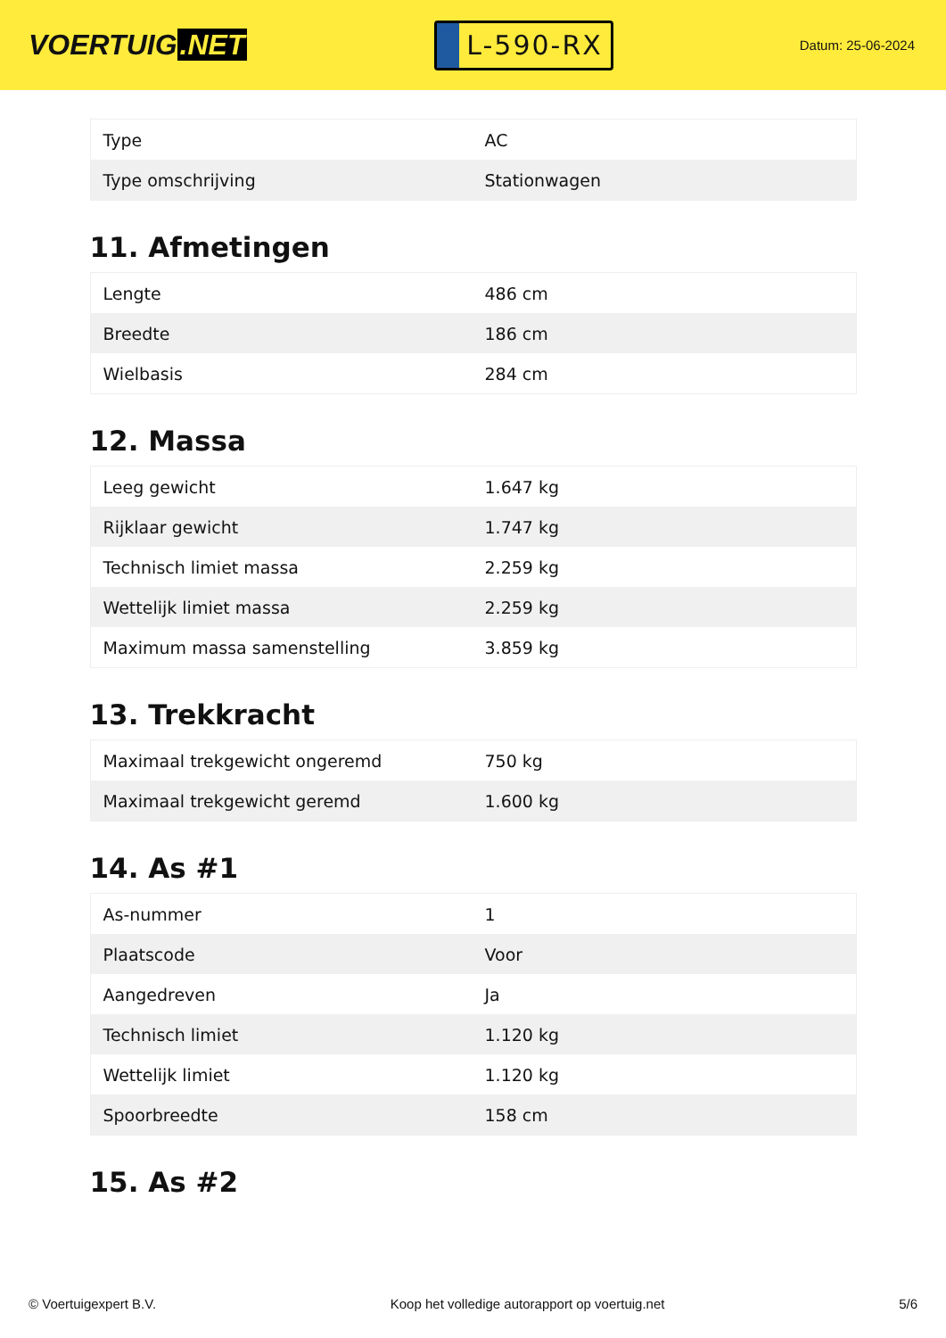VOERTUIG.NET
L-590-RX
Datum: 25-06-2024
| Type | AC |
| Type omschrijving | Stationwagen |
11. Afmetingen
| Lengte | 486 cm |
| Breedte | 186 cm |
| Wielbasis | 284 cm |
12. Massa
| Leeg gewicht | 1.647 kg |
| Rijklaar gewicht | 1.747 kg |
| Technisch limiet massa | 2.259 kg |
| Wettelijk limiet massa | 2.259 kg |
| Maximum massa samenstelling | 3.859 kg |
13. Trekkracht
| Maximaal trekgewicht ongeremd | 750 kg |
| Maximaal trekgewicht geremd | 1.600 kg |
14. As #1
| As-nummer | 1 |
| Plaatscode | Voor |
| Aangedreven | Ja |
| Technisch limiet | 1.120 kg |
| Wettelijk limiet | 1.120 kg |
| Spoorbreedte | 158 cm |
15. As #2
© Voertuigexpert B.V. Koop het volledige autorapport op voertuig.net 5/6